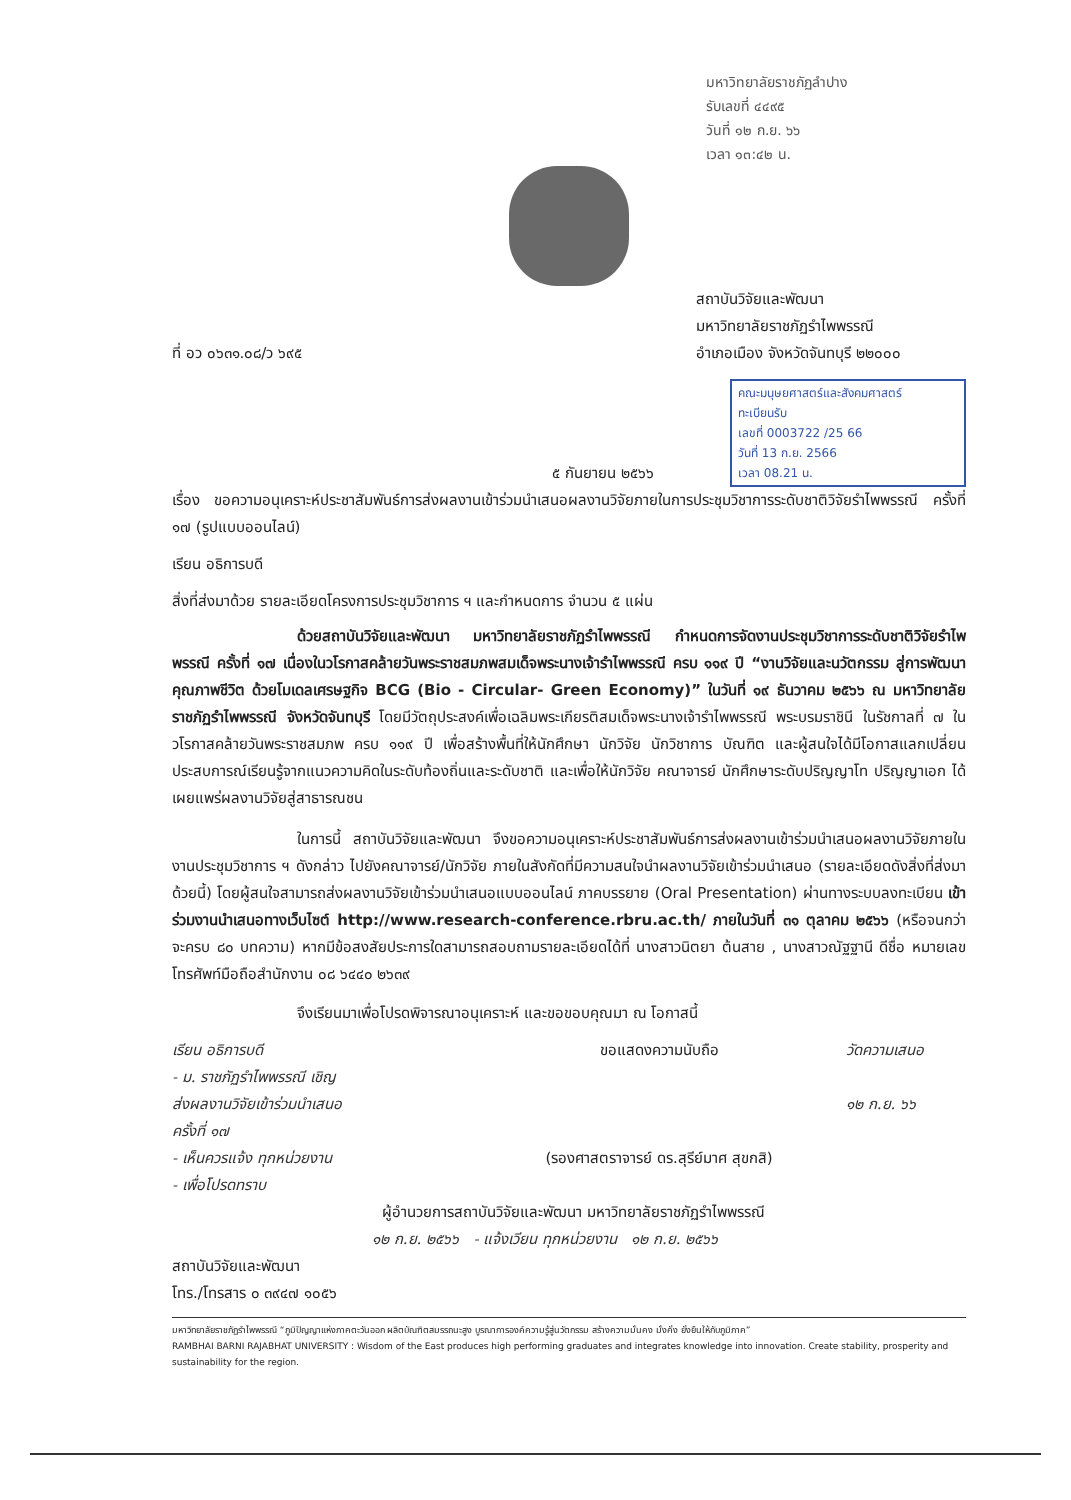มหาวิทยาลัยราชภัฏลำปาง
รับเลขที่ ๔๔๙๕
วันที่ ๑๒ ก.ย. ๖๖
เวลา ๑๓:๔๒ น.
ที่ อว ๐๖๓๑.๐๘/ว ๖๙๕
สถาบันวิจัยและพัฒนา
มหาวิทยาลัยราชภัฏรำไพพรรณี
อำเภอเมือง จังหวัดจันทบุรี ๒๒๐๐๐
๕ กันยายน ๒๕๖๖
คณะมนุษยศาสตร์และสังคมศาสตร์
ทะเบียนรับ
เลขที่ 0003722 /25 66
วันที่ 13 ก.ย. 2566
เวลา 08.21 น.
เรื่อง ขอความอนุเคราะห์ประชาสัมพันธ์การส่งผลงานเข้าร่วมนำเสนอผลงานวิจัยภายในการประชุมวิชาการระดับชาติวิจัยรำไพพรรณี ครั้งที่ ๑๗ (รูปแบบออนไลน์)
เรียน อธิการบดี
สิ่งที่ส่งมาด้วย รายละเอียดโครงการประชุมวิชาการ ฯ และกำหนดการ จำนวน ๕ แผ่น
ด้วยสถาบันวิจัยและพัฒนา มหาวิทยาลัยราชภัฏรำไพพรรณี กำหนดการจัดงานประชุมวิชาการระดับชาติวิจัยรำไพพรรณี ครั้งที่ ๑๗ เนื่องในวโรกาสคล้ายวันพระราชสมภพสมเด็จพระนางเจ้ารำไพพรรณี ครบ ๑๑๙ ปี “งานวิจัยและนวัตกรรม สู่การพัฒนาคุณภาพชีวิต ด้วยโมเดลเศรษฐกิจ BCG (Bio - Circular- Green Economy)” ในวันที่ ๑๙ ธันวาคม ๒๕๖๖ ณ มหาวิทยาลัยราชภัฏรำไพพรรณี จังหวัดจันทบุรี โดยมีวัตถุประสงค์เพื่อเฉลิมพระเกียรติสมเด็จพระนางเจ้ารำไพพรรณี พระบรมราชินี ในรัชกาลที่ ๗ ในวโรกาสคล้ายวันพระราชสมภพ ครบ ๑๑๙ ปี เพื่อสร้างพื้นที่ให้นักศึกษา นักวิจัย นักวิชาการ บัณฑิต และผู้สนใจได้มีโอกาสแลกเปลี่ยนประสบการณ์เรียนรู้จากแนวความคิดในระดับท้องถิ่นและระดับชาติ และเพื่อให้นักวิจัย คณาจารย์ นักศึกษาระดับปริญญาโท ปริญญาเอก ได้เผยแพร่ผลงานวิจัยสู่สาธารณชน
ในการนี้ สถาบันวิจัยและพัฒนา จึงขอความอนุเคราะห์ประชาสัมพันธ์การส่งผลงานเข้าร่วมนำเสนอผลงานวิจัยภายในงานประชุมวิชาการ ฯ ดังกล่าว ไปยังคณาจารย์/นักวิจัย ภายในสังกัดที่มีความสนใจนำผลงานวิจัยเข้าร่วมนำเสนอ (รายละเอียดดังสิ่งที่ส่งมาด้วยนี้) โดยผู้สนใจสามารถส่งผลงานวิจัยเข้าร่วมนำเสนอแบบออนไลน์ ภาคบรรยาย (Oral Presentation) ผ่านทางระบบลงทะเบียน เข้าร่วมงานนำเสนอทางเว็บไซต์ http://www.research-conference.rbru.ac.th/ ภายในวันที่ ๓๑ ตุลาคม ๒๕๖๖ (หรือจนกว่าจะครบ ๘๐ บทความ) หากมีข้อสงสัยประการใดสามารถสอบถามรายละเอียดได้ที่ นางสาวนิตยา ต้นสาย , นางสาวณัฐฐานี ดีชื่อ หมายเลขโทรศัพท์มือถือสำนักงาน ๐๘ ๖๔๔๐ ๒๖๓๙
จึงเรียนมาเพื่อโปรดพิจารณาอนุเคราะห์ และขอขอบคุณมา ณ โอกาสนี้
เรียน อธิการบดี
- ม. ราชภัฏรำไพพรรณี เชิญ
ส่งผลงานวิจัยเข้าร่วมนำเสนอ
ครั้งที่ ๑๗
- เห็นควรแจ้ง ทุกหน่วยงาน
- เพื่อโปรดทราบ
ขอแสดงความนับถือ
(รองศาสตราจารย์ ดร.สุรีย์มาศ สุขกสิ)
วัดความเสนอ
๑๒ ก.ย. ๖๖
ผู้อำนวยการสถาบันวิจัยและพัฒนา มหาวิทยาลัยราชภัฏรำไพพรรณี
๑๒ ก.ย. ๒๕๖๖ - แจ้งเวียน ทุกหน่วยงาน ๑๒ ก.ย. ๒๕๖๖
สถาบันวิจัยและพัฒนา
โทร./โทรสาร ๐ ๓๙๔๗ ๑๐๕๖
มหาวิทยาลัยราชภัฏรำไพพรรณี “ภูมิปัญญาแห่งภาคตะวันออก ผลิตบัณฑิตสมรรถนะสูง บูรณาการองค์ความรู้สู่นวัตกรรม สร้างความมั่นคง มั่งคั่ง ยั่งยืนให้กับภูมิภาค”
RAMBHAI BARNI RAJABHAT UNIVERSITY : Wisdom of the East produces high performing graduates and integrates knowledge into innovation. Create stability, prosperity and sustainability for the region.